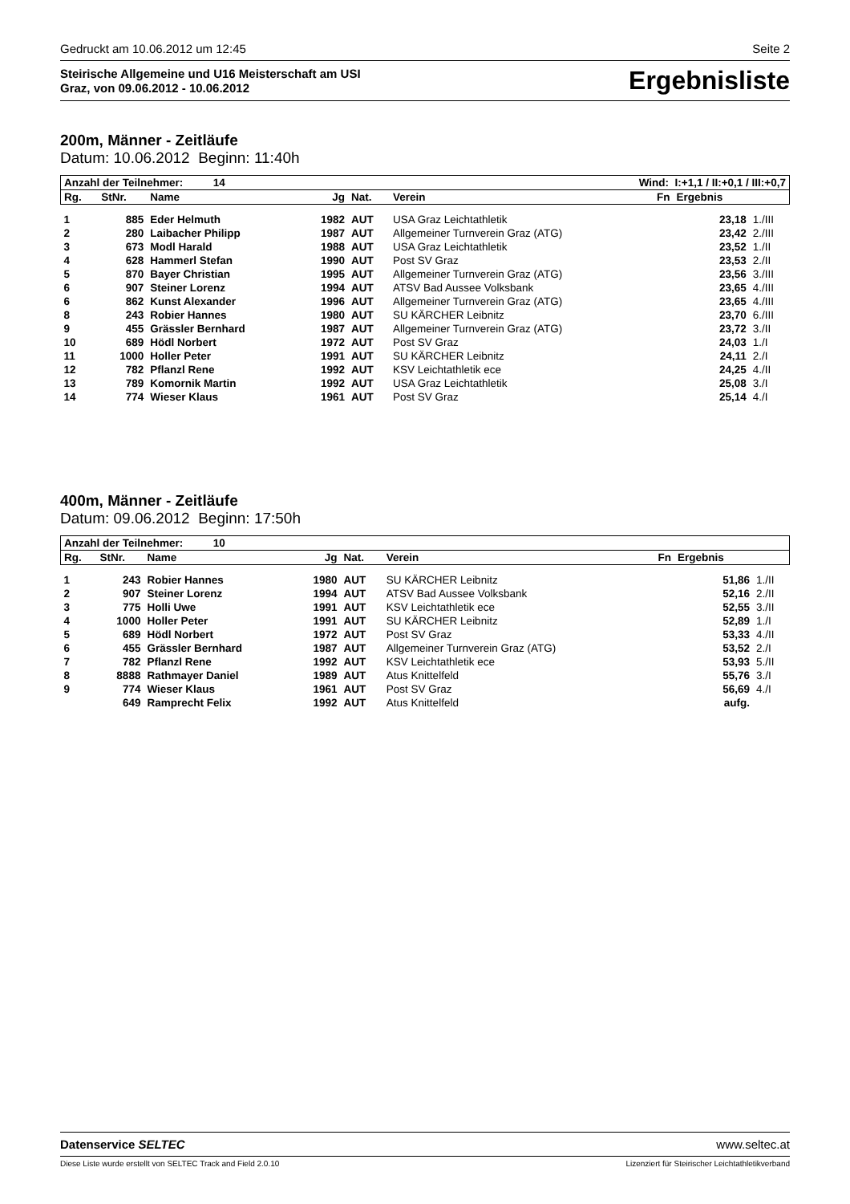Gedruckt am 10.06.2012 um 12:45 Seite 2
Steirische Allgemeine und U16 Meisterschaft am USI
Graz, von 09.06.2012 - 10.06.2012
Ergebnisliste
200m, Männer - Zeitläufe
Datum: 10.06.2012 Beginn: 11:40h
| Anzahl der Teilnehmer: 14 | | | Wind: I:+1,1 / II:+0,1 / III:+0,7 | | | | | |
| Rg. | StNr. | Name | Jg | Nat. | Verein | Fn | Ergebnis | |
| 1 | 885 | Eder Helmuth | 1982 | AUT | USA Graz Leichtathletik | | 23,18 | 1./III |
| 2 | 280 | Laibacher Philipp | 1987 | AUT | Allgemeiner Turnverein Graz (ATG) | | 23,42 | 2./III |
| 3 | 673 | Modl Harald | 1988 | AUT | USA Graz Leichtathletik | | 23,52 | 1./II |
| 4 | 628 | Hammerl Stefan | 1990 | AUT | Post SV Graz | | 23,53 | 2./II |
| 5 | 870 | Bayer Christian | 1995 | AUT | Allgemeiner Turnverein Graz (ATG) | | 23,56 | 3./III |
| 6 | 907 | Steiner Lorenz | 1994 | AUT | ATSV Bad Aussee Volksbank | | 23,65 | 4./III |
| 6 | 862 | Kunst Alexander | 1996 | AUT | Allgemeiner Turnverein Graz (ATG) | | 23,65 | 4./III |
| 8 | 243 | Robier Hannes | 1980 | AUT | SU KÄRCHER Leibnitz | | 23,70 | 6./III |
| 9 | 455 | Grässler Bernhard | 1987 | AUT | Allgemeiner Turnverein Graz (ATG) | | 23,72 | 3./II |
| 10 | 689 | Hödl Norbert | 1972 | AUT | Post SV Graz | | 24,03 | 1./I |
| 11 | 1000 | Holler Peter | 1991 | AUT | SU KÄRCHER Leibnitz | | 24,11 | 2./I |
| 12 | 782 | Pflanzl Rene | 1992 | AUT | KSV Leichtathletik ece | | 24,25 | 4./II |
| 13 | 789 | Komornik Martin | 1992 | AUT | USA Graz Leichtathletik | | 25,08 | 3./I |
| 14 | 774 | Wieser Klaus | 1961 | AUT | Post SV Graz | | 25,14 | 4./I |
400m, Männer - Zeitläufe
Datum: 09.06.2012 Beginn: 17:50h
| Anzahl der Teilnehmer: 10 | | | | | | | | |
| Rg. | StNr. | Name | Jg | Nat. | Verein | Fn | Ergebnis | |
| 1 | 243 | Robier Hannes | 1980 | AUT | SU KÄRCHER Leibnitz | | 51,86 | 1./II |
| 2 | 907 | Steiner Lorenz | 1994 | AUT | ATSV Bad Aussee Volksbank | | 52,16 | 2./II |
| 3 | 775 | Holli Uwe | 1991 | AUT | KSV Leichtathletik ece | | 52,55 | 3./II |
| 4 | 1000 | Holler Peter | 1991 | AUT | SU KÄRCHER Leibnitz | | 52,89 | 1./I |
| 5 | 689 | Hödl Norbert | 1972 | AUT | Post SV Graz | | 53,33 | 4./II |
| 6 | 455 | Grässler Bernhard | 1987 | AUT | Allgemeiner Turnverein Graz (ATG) | | 53,52 | 2./I |
| 7 | 782 | Pflanzl Rene | 1992 | AUT | KSV Leichtathletik ece | | 53,93 | 5./II |
| 8 | 8888 | Rathmayer Daniel | 1989 | AUT | Atus Knittelfeld | | 55,76 | 3./I |
| 9 | 774 | Wieser Klaus | 1961 | AUT | Post SV Graz | | 56,69 | 4./I |
| | 649 | Ramprecht Felix | 1992 | AUT | Atus Knittelfeld | | aufg. | |
Datenservice SELTEC www.seltec.at
Diese Liste wurde erstellt von SELTEC Track and Field 2.0.10 Lizenziert für Steirischer Leichtathletikverband